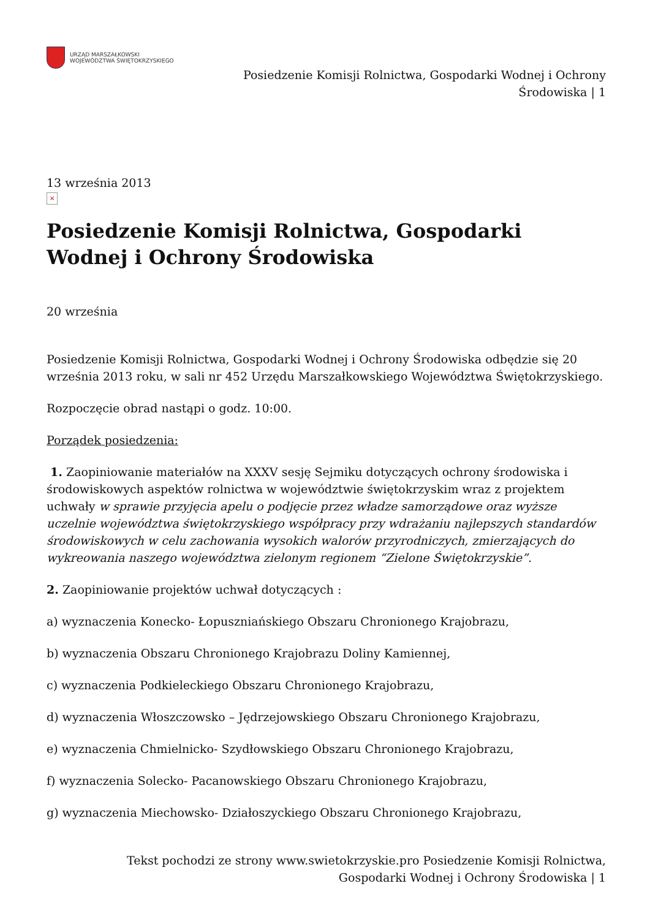URZĄD MARSZAŁKOWSKI
WOJEWÓDZTWA ŚWIĘTOKRZYSKIEGO
Posiedzenie Komisji Rolnictwa, Gospodarki Wodnej i Ochrony
Środowiska | 1
13 września 2013
×
Posiedzenie Komisji Rolnictwa, Gospodarki Wodnej i Ochrony Środowiska
20 września
Posiedzenie Komisji Rolnictwa, Gospodarki Wodnej i Ochrony Środowiska odbędzie się 20 września 2013 roku, w sali nr 452 Urzędu Marszałkowskiego Województwa Świętokrzyskiego.
Rozpoczęcie obrad nastąpi o godz. 10:00.
Porządek posiedzenia:
1. Zaopiniowanie materiałów na XXXV sesję Sejmiku dotyczących ochrony środowiska i środowiskowych aspektów rolnictwa w województwie świętokrzyskim wraz z projektem uchwały w sprawie przyjęcia apelu o podjęcie przez władze samorządowe oraz wyższe uczelnie województwa świętokrzyskiego współpracy przy wdrażaniu najlepszych standardów środowiskowych w celu zachowania wysokich walorów przyrodniczych, zmierzających do wykreowania naszego województwa zielonym regionem “Zielone Świętokrzyskie”.
2. Zaopiniowanie projektów uchwał dotyczących :
a) wyznaczenia Konecko- Łopuszniańskiego Obszaru Chronionego Krajobrazu,
b) wyznaczenia Obszaru Chronionego Krajobrazu Doliny Kamiennej,
c) wyznaczenia Podkieleckiego Obszaru Chronionego Krajobrazu,
d) wyznaczenia Włoszczowsko – Jędrzejowskiego Obszaru Chronionego Krajobrazu,
e) wyznaczenia Chmielnicko- Szydłowskiego Obszaru Chronionego Krajobrazu,
f) wyznaczenia Solecko- Pacanowskiego Obszaru Chronionego Krajobrazu,
g) wyznaczenia Miechowsko- Działoszyckiego Obszaru Chronionego Krajobrazu,
Tekst pochodzi ze strony www.swietokrzyskie.pro Posiedzenie Komisji Rolnictwa,
Gospodarki Wodnej i Ochrony Środowiska | 1